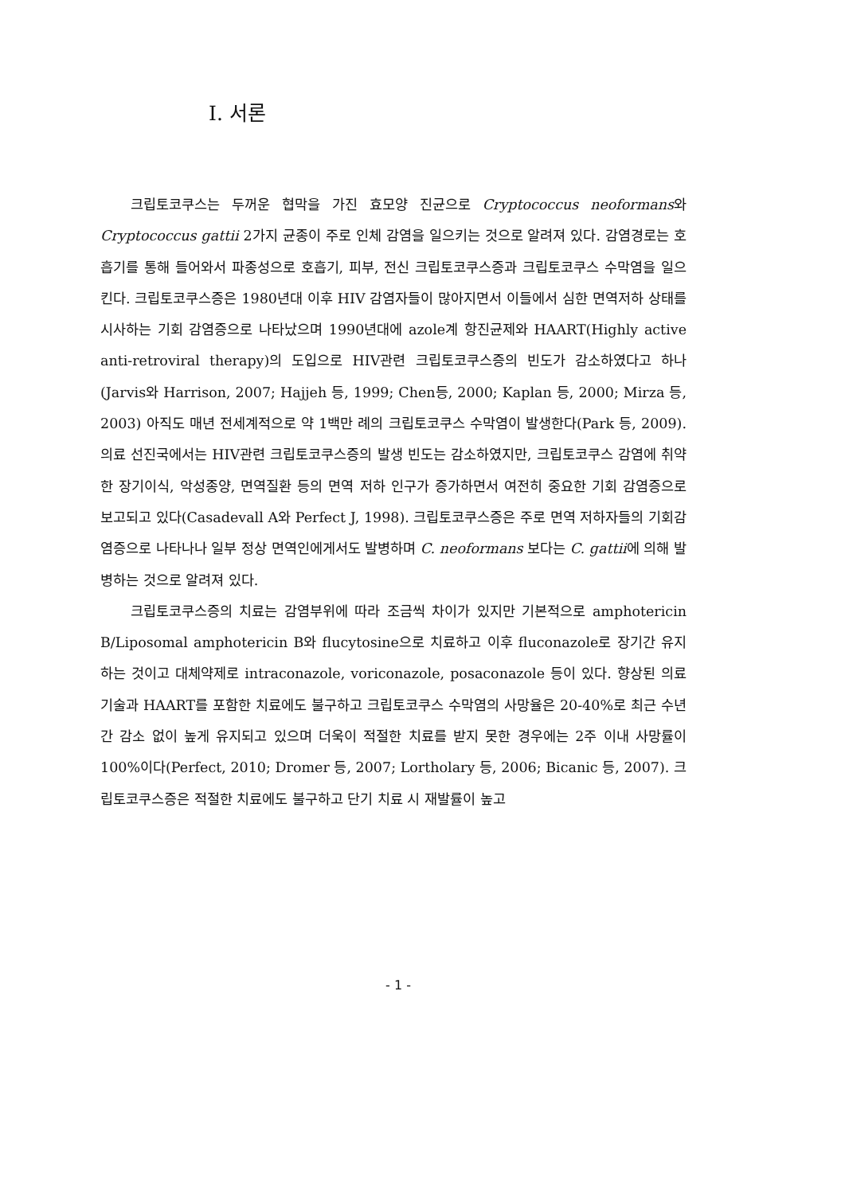I. 서론
크립토코쿠스는 두꺼운 협막을 가진 효모양 진균으로 Cryptococcus neoformans와 Cryptococcus gattii 2가지 균종이 주로 인체 감염을 일으키는 것으로 알려져 있다. 감염경로는 호흡기를 통해 들어와서 파종성으로 호흡기, 피부, 전신 크립토코쿠스증과 크립토코쿠스 수막염을 일으킨다. 크립토코쿠스증은 1980년대 이후 HIV 감염자들이 많아지면서 이들에서 심한 면역저하 상태를 시사하는 기회 감염증으로 나타났으며 1990년대에 azole계 항진균제와 HAART(Highly active anti-retroviral therapy)의 도입으로 HIV관련 크립토코쿠스증의 빈도가 감소하였다고 하나(Jarvis와 Harrison, 2007; Hajjeh 등, 1999; Chen등, 2000; Kaplan 등, 2000; Mirza 등, 2003) 아직도 매년 전세계적으로 약 1백만 례의 크립토코쿠스 수막염이 발생한다(Park 등, 2009). 의료 선진국에서는 HIV관련 크립토코쿠스증의 발생 빈도는 감소하였지만, 크립토코쿠스 감염에 취약한 장기이식, 악성종양, 면역질환 등의 면역 저하 인구가 증가하면서 여전히 중요한 기회 감염증으로 보고되고 있다(Casadevall A와 Perfect J, 1998). 크립토코쿠스증은 주로 면역 저하자들의 기회감염증으로 나타나나 일부 정상 면역인에게서도 발병하며 C. neoformans 보다는 C. gattii에 의해 발병하는 것으로 알려져 있다.
크립토코쿠스증의 치료는 감염부위에 따라 조금씩 차이가 있지만 기본적으로 amphotericin B/Liposomal amphotericin B와 flucytosine으로 치료하고 이후 fluconazole로 장기간 유지하는 것이고 대체약제로 intraconazole, voriconazole, posaconazole 등이 있다. 향상된 의료 기술과 HAART를 포함한 치료에도 불구하고 크립토코쿠스 수막염의 사망율은 20-40%로 최근 수년간 감소 없이 높게 유지되고 있으며 더욱이 적절한 치료를 받지 못한 경우에는 2주 이내 사망률이 100%이다(Perfect, 2010; Dromer 등, 2007; Lortholary 등, 2006; Bicanic 등, 2007). 크립토코쿠스증은 적절한 치료에도 불구하고 단기 치료 시 재발률이 높고
- 1 -